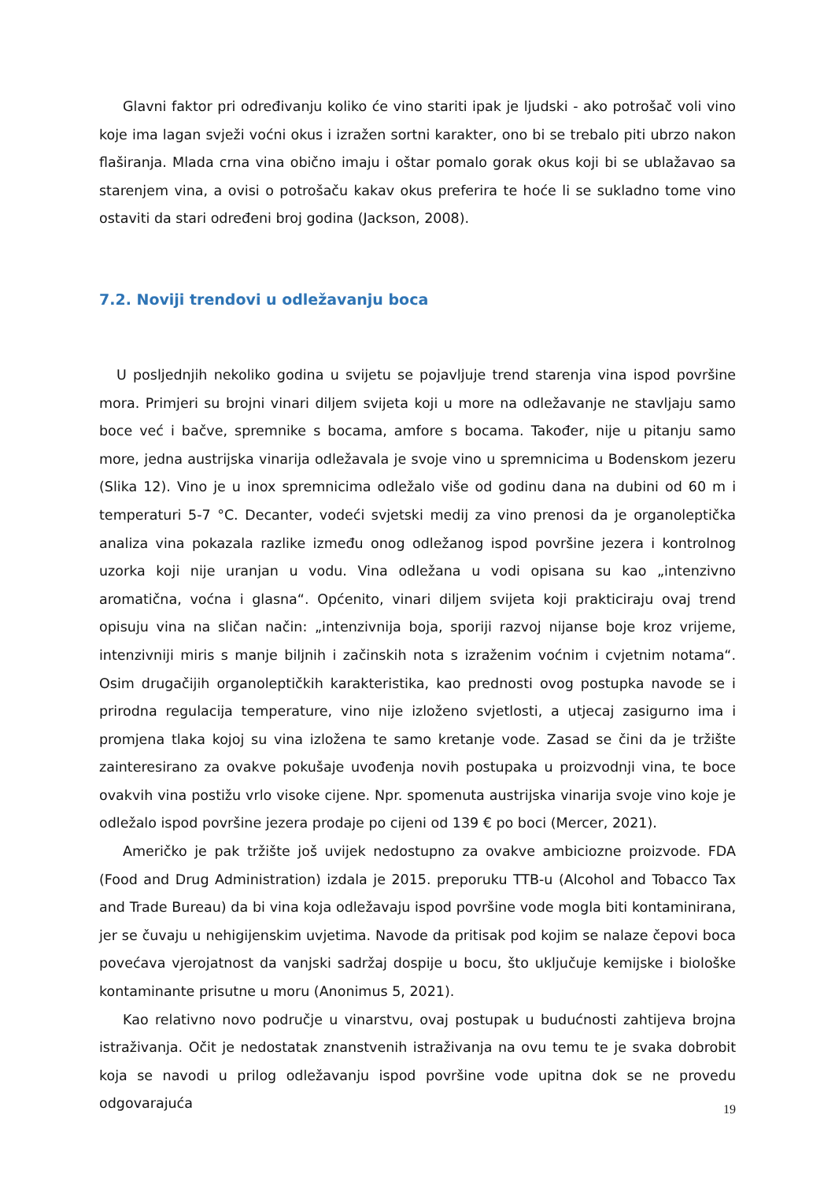Glavni faktor pri određivanju koliko će vino stariti ipak je ljudski - ako potrošač voli vino koje ima lagan svježi voćni okus i izražen sortni karakter, ono bi se trebalo piti ubrzo nakon flaširanja. Mlada crna vina obično imaju i oštar pomalo gorak okus koji bi se ublažavao sa starenjem vina, a ovisi o potrošaču kakav okus preferira te hoće li se sukladno tome vino ostaviti da stari određeni broj godina (Jackson, 2008).
7.2. Noviji trendovi u odležavanju boca
U posljednjih nekoliko godina u svijetu se pojavljuje trend starenja vina ispod površine mora. Primjeri su brojni vinari diljem svijeta koji u more na odležavanje ne stavljaju samo boce već i bačve, spremnike s bocama, amfore s bocama. Također, nije u pitanju samo more, jedna austrijska vinarija odležavala je svoje vino u spremnicima u Bodenskom jezeru (Slika 12). Vino je u inox spremnicima odležalo više od godinu dana na dubini od 60 m i temperaturi 5-7 °C. Decanter, vodeći svjetski medij za vino prenosi da je organoleptička analiza vina pokazala razlike između onog odležanog ispod površine jezera i kontrolnog uzorka koji nije uranjan u vodu. Vina odležana u vodi opisana su kao „intenzivno aromatična, voćna i glasna“. Općenito, vinari diljem svijeta koji prakticiraju ovaj trend opisuju vina na sličan način: „intenzivnija boja, sporiji razvoj nijanse boje kroz vrijeme, intenzivniji miris s manje biljnih i začinskih nota s izraženim voćnim i cvjetnim notama“. Osim drugačijih organoleptičkih karakteristika, kao prednosti ovog postupka navode se i prirodna regulacija temperature, vino nije izloženo svjetlosti, a utjecaj zasigurno ima i promjena tlaka kojoj su vina izložena te samo kretanje vode. Zasad se čini da je tržište zainteresirano za ovakve pokušaje uvođenja novih postupaka u proizvodnji vina, te boce ovakvih vina postižu vrlo visoke cijene. Npr. spomenuta austrijska vinarija svoje vino koje je odležalo ispod površine jezera prodaje po cijeni od 139 € po boci (Mercer, 2021).
Američko je pak tržište još uvijek nedostupno za ovakve ambiciozne proizvode. FDA (Food and Drug Administration) izdala je 2015. preporuku TTB-u (Alcohol and Tobacco Tax and Trade Bureau) da bi vina koja odležavaju ispod površine vode mogla biti kontaminirana, jer se čuvaju u nehigijenskim uvjetima. Navode da pritisak pod kojim se nalaze čepovi boca povećava vjerojatnost da vanjski sadržaj dospije u bocu, što uključuje kemijske i biološke kontaminante prisutne u moru (Anonimus 5, 2021).
Kao relativno novo područje u vinarstvu, ovaj postupak u budućnosti zahtijeva brojna istraživanja. Očit je nedostatak znanstvenih istraživanja na ovu temu te je svaka dobrobit koja se navodi u prilog odležavanju ispod površine vode upitna dok se ne provedu odgovarajuća
19